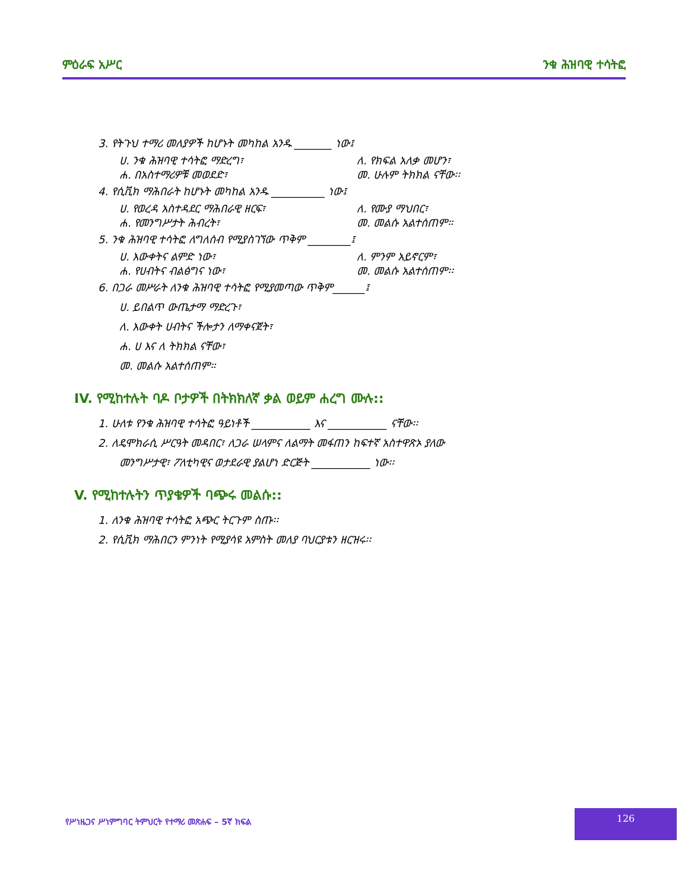ምዕራፍ አሥር ንቁ ሕዝባዊ ተሳትፎ
3. የትጉህ ተማሪ መለያዎች ከሆኑት መካከል አንዱ _______ ነው፤
ሀ. ንቁ ሕዝባዊ ተሳትፎ ማድረግ፣ ለ. የክፍል አለቃ መሆን፣
ሐ. በአስተማሪዎቹ መወደድ፣ መ. ሁሉም ትክክል ናቸው፡፡
4. የሲቪክ ማሕበራት ከሆኑት መካከል አንዱ __________ ነው፤
ሀ. የወረዳ አስተዳደር ማሕበራዊ ዘርፍ፣ ለ. የሙያ ማህበር፣
ሐ. የመንግሥታት ሕብረት፣ መ. መልሱ አልተሰጠም።
5. ንቁ ሕዝባዊ ተሳትፎ ለግለሰብ የሚያስገኘው ጥቅም ________፤
ሀ. እውቀትና ልምድ ነው፣ ለ. ምንም አይኖርም፣
ሐ. የሀብትና ብልፅግና ነው፣ መ. መልሱ አልተሰጠም፡፡
6. በጋራ መሥራት ለንቁ ሕዝባዊ ተሳትፎ የሚያመጣው ጥቅም______፤
ሀ. ይበልጥ ውጤታማ ማድረጉ፣
ለ. እውቀት ሀብትና ችሎታን ለማቀናጀት፣
ሐ. ሀ እና ለ ትክክል ናቸው፣
መ. መልሱ አልተሰጠም።
IV. የሚከተሉት ባዶ ቦታዎች በትክክለኛ ቃል ወይም ሐረግ ሙሉ::
1. ሁለቱ የንቁ ሕዝባዊ ተሳትፎ ዓይነቶች ___________ እና ___________ ናቸው፡፡
2. ለዴሞክራሲ ሥርዓት መዳበር፣ ለጋራ ሠላምና ለልማት መፋጠን ከፍተኛ አስተዋጽኦ ያለው
መንግሥታዊ፣ ፖለቲካዊና ወታደራዊ ያልሆነ ድርጅት ___________ ነው፡፡
V. የሚከተሉትን ጥያቄዎች ባጭሩ መልሱ::
1. ለንቁ ሕዝባዊ ተሳትፎ አጭር ትርጉም ስጡ፡፡
2. የሲቪክ ማሕበርን ምንነት የሚያሳዩ አምስት መለያ ባህርያቱን ዘርዝሩ፡፡
የሥነዜጋና ሥነምግባር ትምህርት የተማሪ መጽሐፍ – 5ኛ ክፍል
126